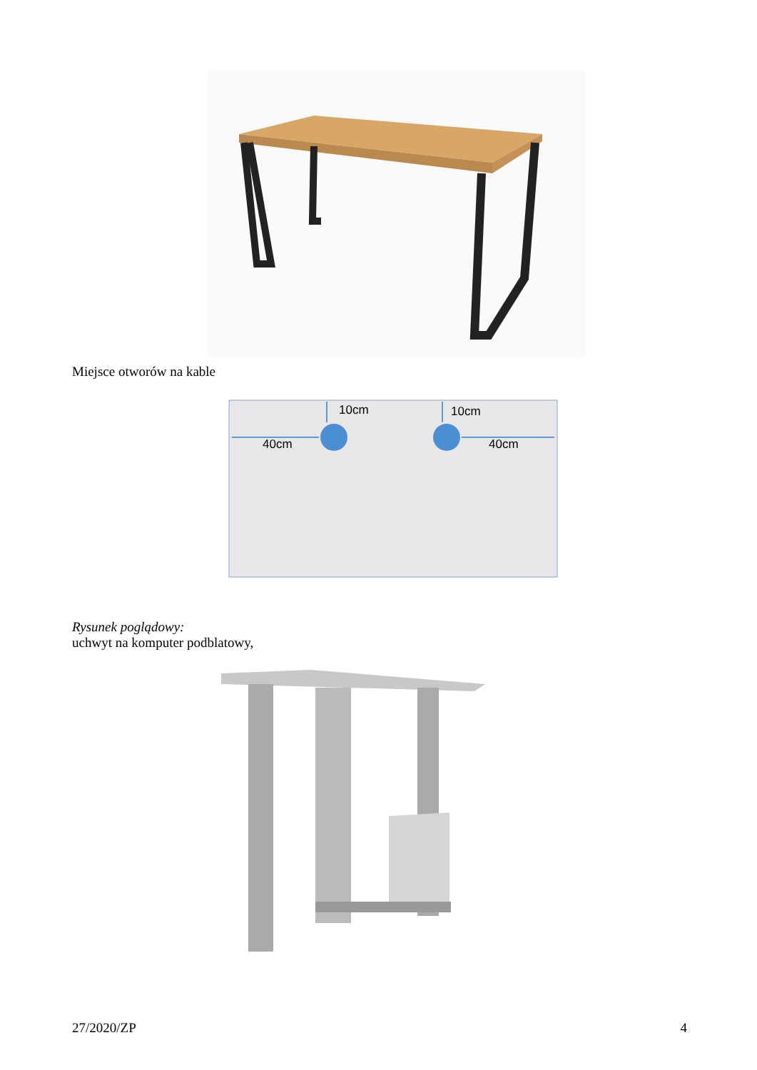Miejsce otworów na kable
10cm
10cm
40cm
40cm
Rysunek poglądowy:
uchwyt na komputer podblatowy,
27/2020/ZP 4